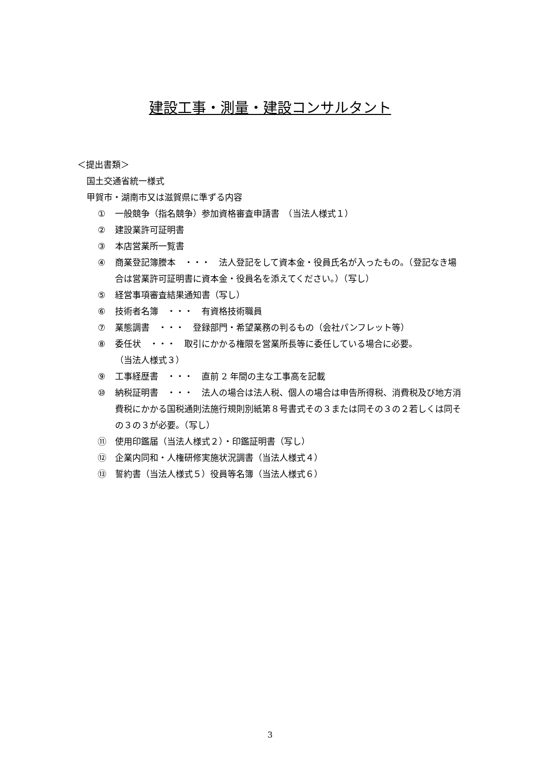建設工事・測量・建設コンサルタント
＜提出書類＞
国土交通省統一様式
甲賀市・湖南市又は滋賀県に準ずる内容
① 一般競争（指名競争）参加資格審査申請書　（当法人様式１）
② 建設業許可証明書
③ 本店営業所一覧書
④ 商業登記簿謄本　・・・　法人登記をして資本金・役員氏名が入ったもの。（登記なき場合は営業許可証明書に資本金・役員名を添えてください。）（写し）
⑤ 経営事項審査結果通知書（写し）
⑥ 技術者名簿　・・・　有資格技術職員
⑦ 業態調書　・・・　登録部門・希望業務の判るもの（会社パンフレット等）
⑧ 委任状　・・・　取引にかかる権限を営業所長等に委任している場合に必要。
（当法人様式３）
⑨ 工事経歴書　・・・　直前 2 年間の主な工事高を記載
⑩ 納税証明書　・・・　法人の場合は法人税、個人の場合は申告所得税、消費税及び地方消費税にかかる国税通則法施行規則別紙第８号書式その３または同その３の２若しくは同その３の３が必要。（写し）
⑪ 使用印鑑届（当法人様式２）・印鑑証明書（写し）
⑫ 企業内同和・人権研修実施状況調書（当法人様式４）
⑬ 誓約書（当法人様式５）役員等名簿（当法人様式６）
3